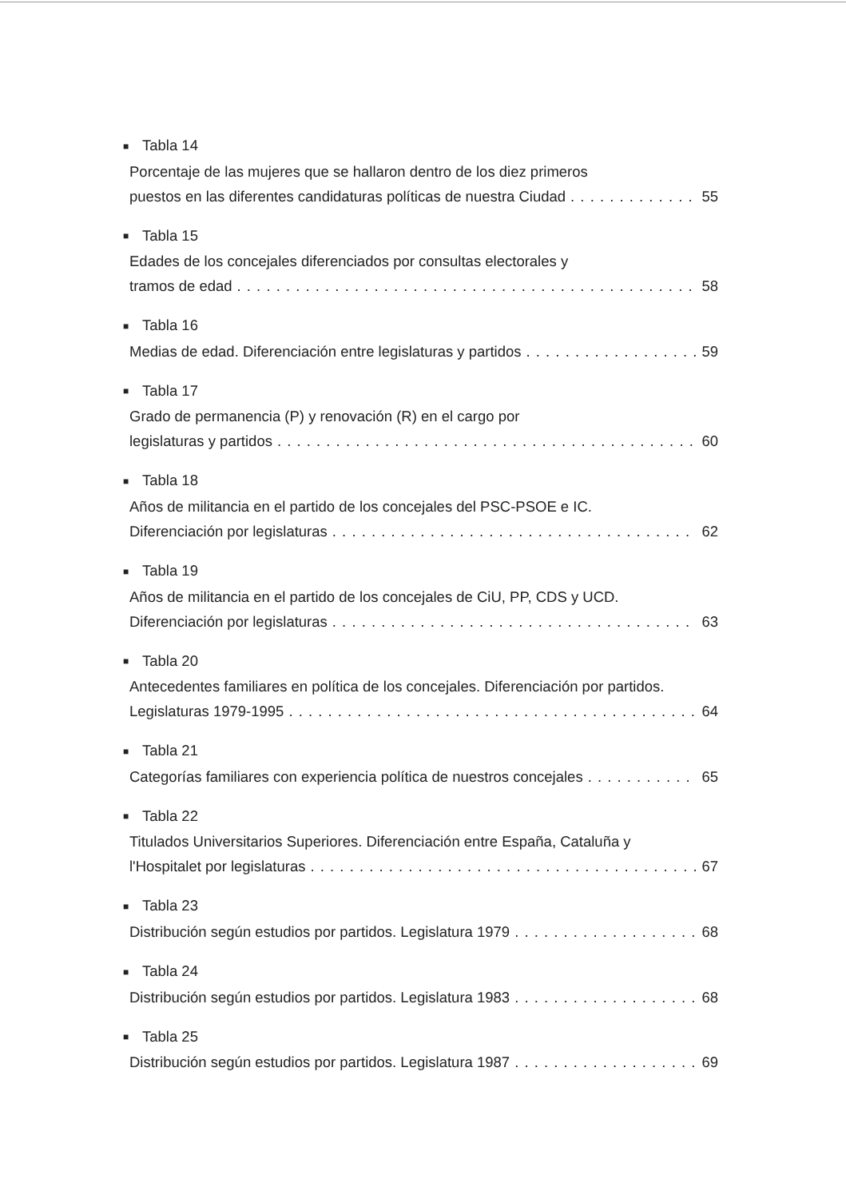■ Tabla 14
Porcentaje de las mujeres que se hallaron dentro de los diez primeros
puestos en las diferentes candidaturas políticas de nuestra Ciudad 55
■ Tabla 15
Edades de los concejales diferenciados por consultas electorales y
tramos de edad 58
■ Tabla 16
Medias de edad. Diferenciación entre legislaturas y partidos 59
■ Tabla 17
Grado de permanencia (P) y renovación (R) en el cargo por
legislaturas y partidos 60
■ Tabla 18
Años de militancia en el partido de los concejales del PSC-PSOE e IC.
Diferenciación por legislaturas 62
■ Tabla 19
Años de militancia en el partido de los concejales de CiU, PP, CDS y UCD.
Diferenciación por legislaturas 63
■ Tabla 20
Antecedentes familiares en política de los concejales. Diferenciación por partidos.
Legislaturas 1979-1995 64
■ Tabla 21
Categorías familiares con experiencia política de nuestros concejales 65
■ Tabla 22
Titulados Universitarios Superiores. Diferenciación entre España, Cataluña y
l'Hospitalet por legislaturas 67
■ Tabla 23
Distribución según estudios por partidos. Legislatura 1979 68
■ Tabla 24
Distribución según estudios por partidos. Legislatura 1983 68
■ Tabla 25
Distribución según estudios por partidos. Legislatura 1987 69